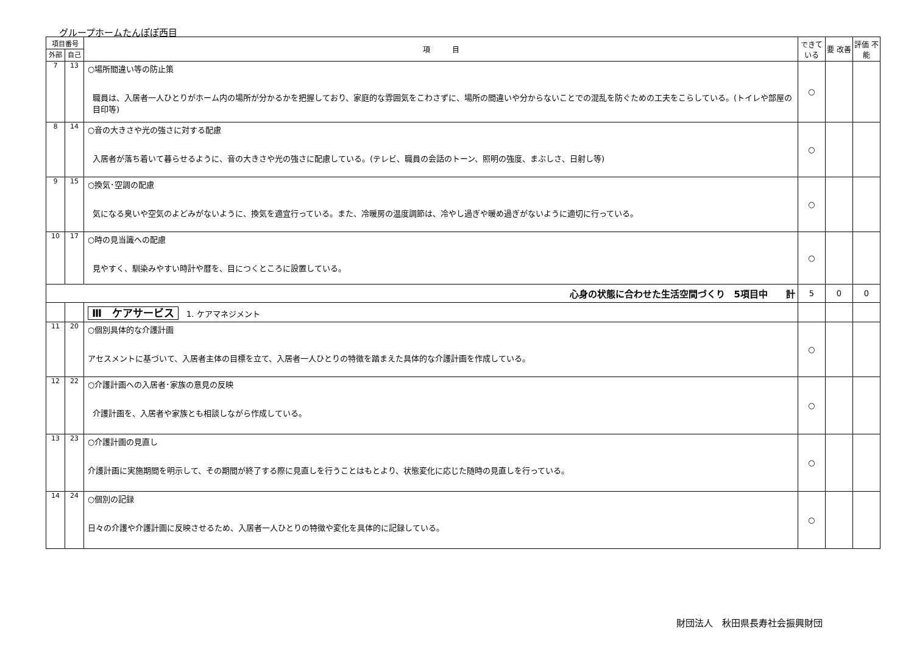グループホームたんぽぽ西目
| 項目番号 | | 項 目 | できて いる | 要 改善 | 評価 不能 |
| --- | --- | --- | --- | --- | --- |
| 外部 | 自己 | | | | |
| 7 | 13 | ○場所間違い等の防止策 職員は、入居者一人ひとりがホーム内の場所が分かるかを把握しており、家庭的な雰囲気をこわさずに、場所の間違いや分からないことでの混乱を防ぐための工夫をこらしている。(トイレや部屋の目印等) | ○ | | |
| 8 | 14 | ○音の大きさや光の強さに対する配慮 入居者が落ち着いて暮らせるように、音の大きさや光の強さに配慮している。(テレビ、職員の会話のトーン、照明の強度、まぶしさ、日射し等) | ○ | | |
| 9 | 15 | ○換気･空調の配慮 気になる臭いや空気のよどみがないように、換気を適宜行っている。また、冷暖房の温度調節は、冷やし過ぎや暖め過ぎがないように適切に行っている。 | ○ | | |
| 10 | 17 | ○時の見当識への配慮 見やすく、馴染みやすい時計や暦を、目につくところに設置している。 | ○ | | |
| 心身の状態に合わせた生活空間づくり 5項目中 計 | | | 5 | 0 | 0 |
| | | Ⅲ ケアサービス 1. ケアマネジメント | | | |
| 11 | 20 | ○個別具体的な介護計画 アセスメントに基づいて、入居者主体の目標を立て、入居者一人ひとりの特徴を踏まえた具体的な介護計画を作成している。 | ○ | | |
| 12 | 22 | ○介護計画への入居者･家族の意見の反映 介護計画を、入居者や家族とも相談しながら作成している。 | ○ | | |
| 13 | 23 | ○介護計画の見直し 介護計画に実施期間を明示して、その期間が終了する際に見直しを行うことはもとより、状態変化に応じた随時の見直しを行っている。 | ○ | | |
| 14 | 24 | ○個別の記録 日々の介護や介護計画に反映させるため、入居者一人ひとりの特徴や変化を具体的に記録している。 | ○ | | |
財団法人　秋田県長寿社会振興財団